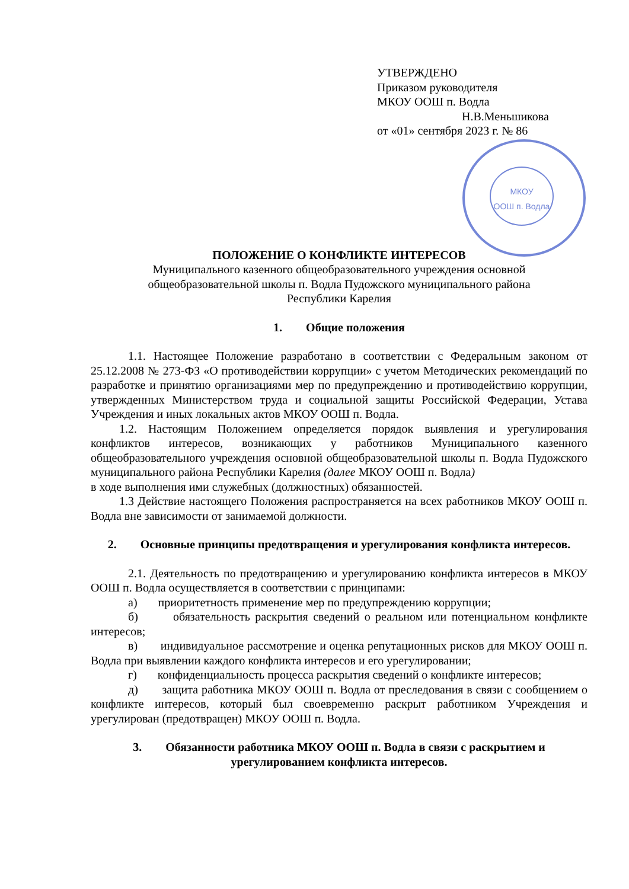УТВЕРЖДЕНО
Приказом руководителя
МКОУ ООШ п. Водла
Н.В.Меньшикова
от «01» сентября 2023 г. № 86
МКОУ
ООШ п. Водла
ПОЛОЖЕНИЕ О КОНФЛИКТЕ ИНТЕРЕСОВ
Муниципального казенного общеобразовательного учреждения основной
общеобразовательной школы п. Водла Пудожского муниципального района
Республики Карелия
1. Общие положения
1.1. Настоящее Положение разработано в соответствии с Федеральным законом от 25.12.2008 № 273-ФЗ «О противодействии коррупции» с учетом Методических рекомендаций по разработке и принятию организациями мер по предупреждению и противодействию коррупции, утвержденных Министерством труда и социальной защиты Российской Федерации, Устава Учреждения и иных локальных актов МКОУ ООШ п. Водла.
1.2. Настоящим Положением определяется порядок выявления и урегулирования конфликтов интересов, возникающих у работников Муниципального казенного общеобразовательного учреждения основной общеобразовательной школы п. Водла Пудожского муниципального района Республики Карелия (далее МКОУ ООШ п. Водла)
в ходе выполнения ими служебных (должностных) обязанностей.
1.3 Действие настоящего Положения распространяется на всех работников МКОУ ООШ п. Водла вне зависимости от занимаемой должности.
2. Основные принципы предотвращения и урегулирования конфликта интересов.
2.1. Деятельность по предотвращению и урегулированию конфликта интересов в МКОУ ООШ п. Водла осуществляется в соответствии с принципами:
а) приоритетность применение мер по предупреждению коррупции;
б) обязательность раскрытия сведений о реальном или потенциальном конфликте интересов;
в) индивидуальное рассмотрение и оценка репутационных рисков для МКОУ ООШ п. Водла при выявлении каждого конфликта интересов и его урегулировании;
г) конфиденциальность процесса раскрытия сведений о конфликте интересов;
д) защита работника МКОУ ООШ п. Водла от преследования в связи с сообщением о конфликте интересов, который был своевременно раскрыт работником Учреждения и урегулирован (предотвращен) МКОУ ООШ п. Водла.
3. Обязанности работника МКОУ ООШ п. Водла в связи с раскрытием и урегулированием конфликта интересов.